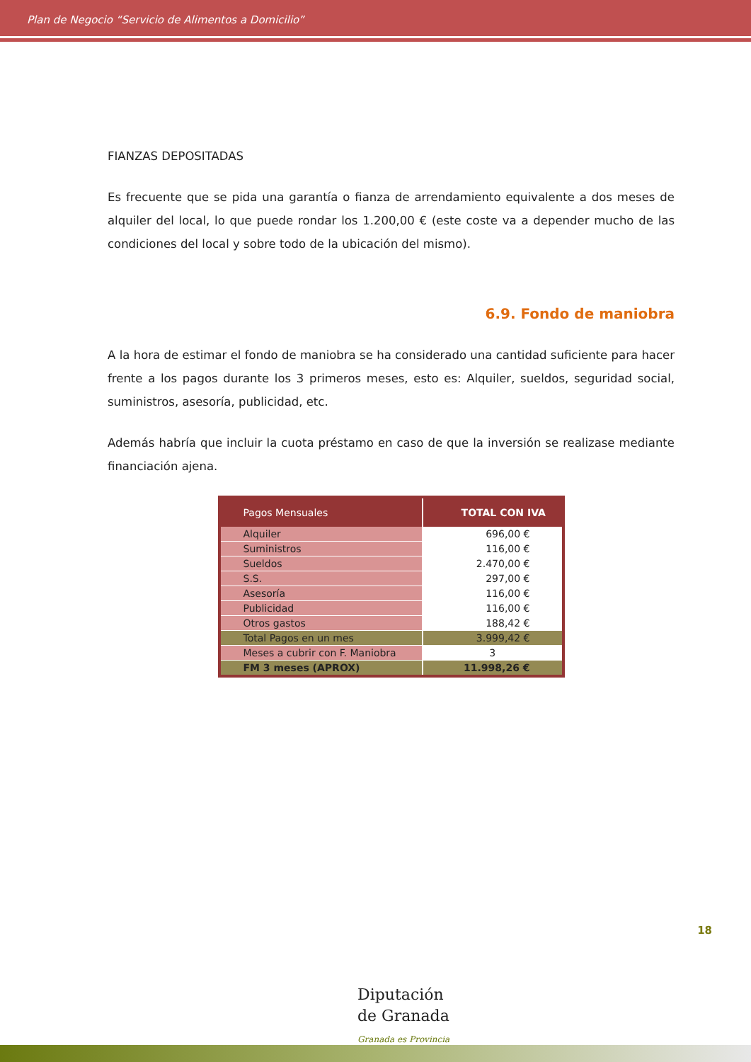Plan de Negocio “Servicio de Alimentos a Domicilio”
FIANZAS DEPOSITADAS
Es frecuente que se pida una garantía o fianza de arrendamiento equivalente a dos meses de alquiler del local, lo que puede rondar los 1.200,00 € (este coste va a depender mucho de las condiciones del local y sobre todo de la ubicación del mismo).
6.9. Fondo de maniobra
A la hora de estimar el fondo de maniobra se ha considerado una cantidad suficiente para hacer frente a los pagos durante los 3 primeros meses, esto es: Alquiler, sueldos, seguridad social, suministros, asesoría, publicidad, etc.
Además habría que incluir la cuota préstamo en caso de que la inversión se realizase mediante financiación ajena.
| Pagos Mensuales | TOTAL CON IVA |
| --- | --- |
| Alquiler | 696,00 € |
| Suministros | 116,00 € |
| Sueldos | 2.470,00 € |
| S.S. | 297,00 € |
| Asesoría | 116,00 € |
| Publicidad | 116,00 € |
| Otros gastos | 188,42 € |
| Total Pagos en un mes | 3.999,42 € |
| Meses a cubrir con F. Maniobra | 3 |
| FM 3 meses (APROX) | 11.998,26 € |
18
Diputación
de Granada
Granada es Provincia